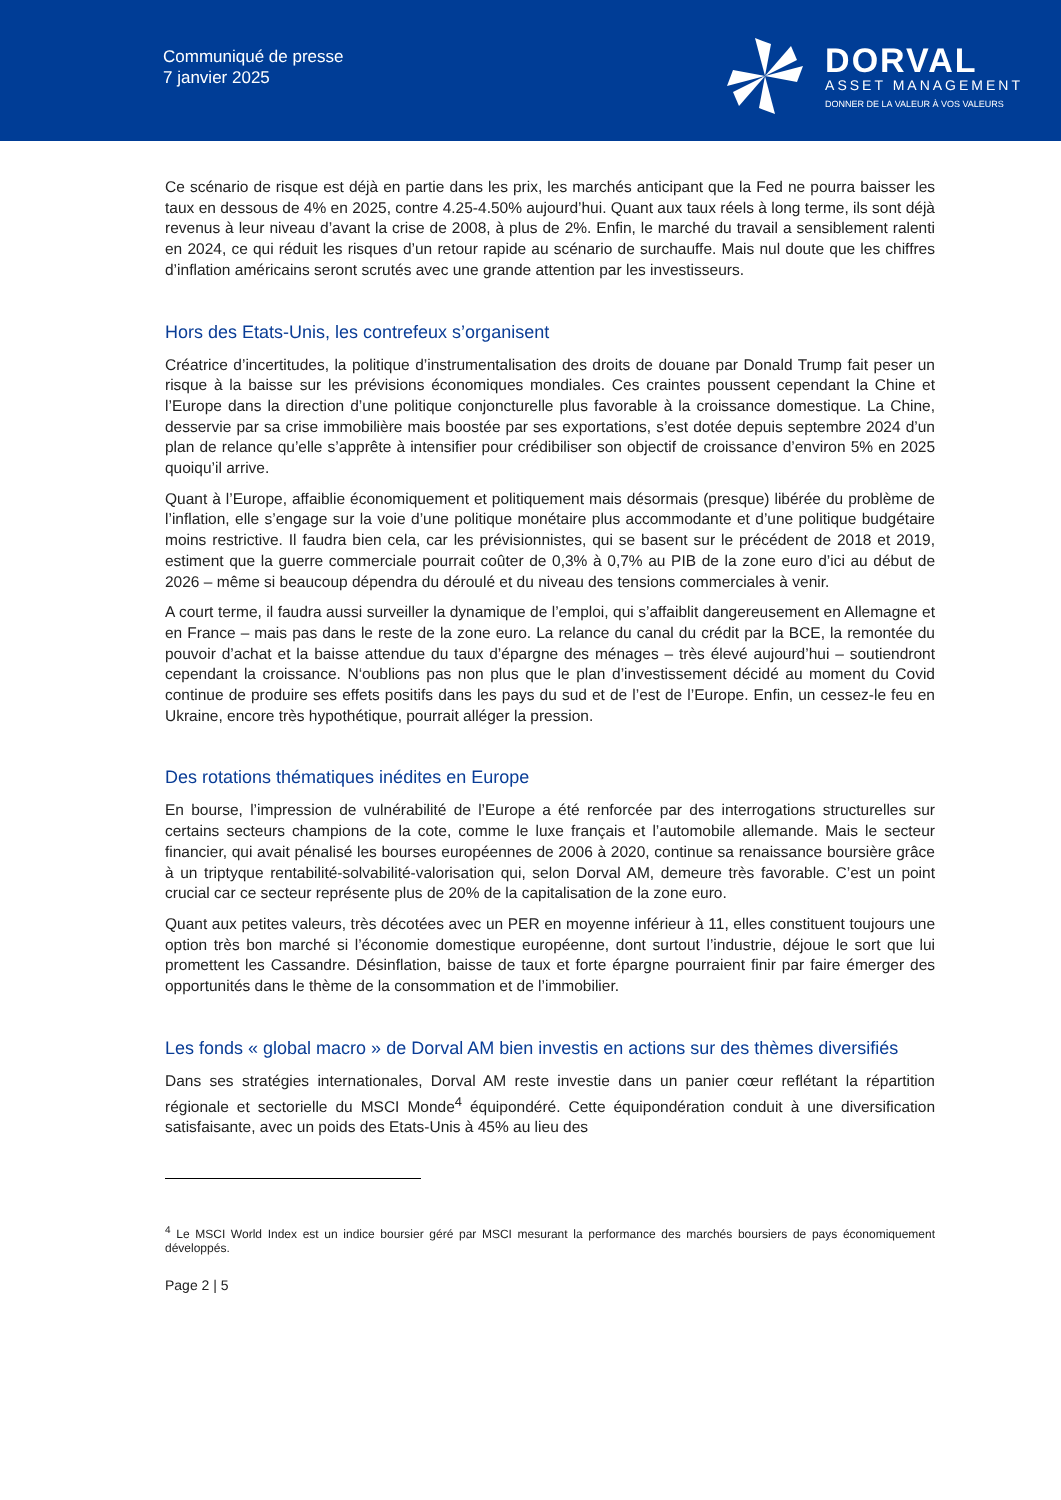Communiqué de presse
7 janvier 2025
DORVAL
ASSET MANAGEMENT
DONNER DE LA VALEUR À VOS VALEURS
Ce scénario de risque est déjà en partie dans les prix, les marchés anticipant que la Fed ne pourra baisser les taux en dessous de 4% en 2025, contre 4.25-4.50% aujourd’hui. Quant aux taux réels à long terme, ils sont déjà revenus à leur niveau d’avant la crise de 2008, à plus de 2%. Enfin, le marché du travail a sensiblement ralenti en 2024, ce qui réduit les risques d’un retour rapide au scénario de surchauffe. Mais nul doute que les chiffres d’inflation américains seront scrutés avec une grande attention par les investisseurs.
Hors des Etats-Unis, les contrefeux s’organisent
Créatrice d’incertitudes, la politique d’instrumentalisation des droits de douane par Donald Trump fait peser un risque à la baisse sur les prévisions économiques mondiales. Ces craintes poussent cependant la Chine et l’Europe dans la direction d’une politique conjoncturelle plus favorable à la croissance domestique. La Chine, desservie par sa crise immobilière mais boostée par ses exportations, s’est dotée depuis septembre 2024 d’un plan de relance qu’elle s’apprête à intensifier pour crédibiliser son objectif de croissance d’environ 5% en 2025 quoiqu’il arrive.
Quant à l’Europe, affaiblie économiquement et politiquement mais désormais (presque) libérée du problème de l’inflation, elle s’engage sur la voie d’une politique monétaire plus accommodante et d’une politique budgétaire moins restrictive. Il faudra bien cela, car les prévisionnistes, qui se basent sur le précédent de 2018 et 2019, estiment que la guerre commerciale pourrait coûter de 0,3% à 0,7% au PIB de la zone euro d’ici au début de 2026 – même si beaucoup dépendra du déroulé et du niveau des tensions commerciales à venir.
A court terme, il faudra aussi surveiller la dynamique de l’emploi, qui s’affaiblit dangereusement en Allemagne et en France – mais pas dans le reste de la zone euro. La relance du canal du crédit par la BCE, la remontée du pouvoir d’achat et la baisse attendue du taux d’épargne des ménages – très élevé aujourd’hui – soutiendront cependant la croissance. N‘oublions pas non plus que le plan d’investissement décidé au moment du Covid continue de produire ses effets positifs dans les pays du sud et de l’est de l’Europe. Enfin, un cessez-le feu en Ukraine, encore très hypothétique, pourrait alléger la pression.
Des rotations thématiques inédites en Europe
En bourse, l’impression de vulnérabilité de l’Europe a été renforcée par des interrogations structurelles sur certains secteurs champions de la cote, comme le luxe français et l’automobile allemande. Mais le secteur financier, qui avait pénalisé les bourses européennes de 2006 à 2020, continue sa renaissance boursière grâce à un triptyque rentabilité-solvabilité-valorisation qui, selon Dorval AM, demeure très favorable. C’est un point crucial car ce secteur représente plus de 20% de la capitalisation de la zone euro.
Quant aux petites valeurs, très décotées avec un PER en moyenne inférieur à 11, elles constituent toujours une option très bon marché si l’économie domestique européenne, dont surtout l’industrie, déjoue le sort que lui promettent les Cassandre. Désinflation, baisse de taux et forte épargne pourraient finir par faire émerger des opportunités dans le thème de la consommation et de l’immobilier.
Les fonds « global macro » de Dorval AM bien investis en actions sur des thèmes diversifiés
Dans ses stratégies internationales, Dorval AM reste investie dans un panier cœur reflétant la répartition régionale et sectorielle du MSCI Monde<sup>4</sup> équipondéré. Cette équipondération conduit à une diversification satisfaisante, avec un poids des Etats-Unis à 45% au lieu des
<sup>4</sup> Le MSCI World Index est un indice boursier géré par MSCI mesurant la performance des marchés boursiers de pays économiquement développés.
Page 2 | 5